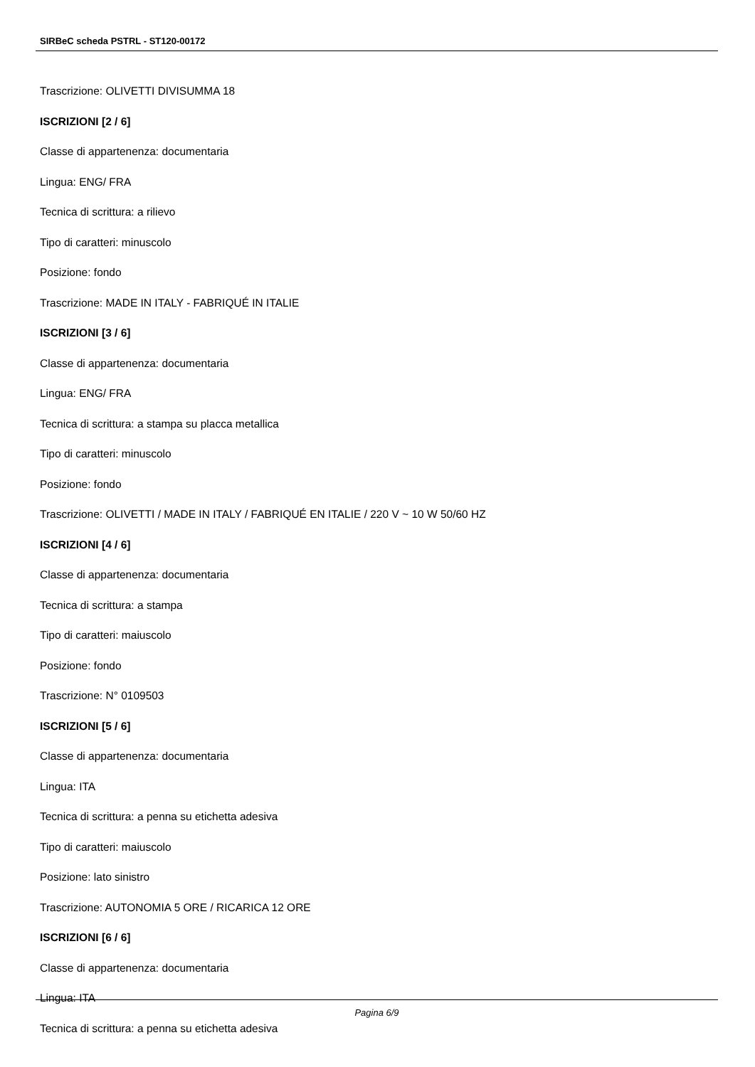SIRBeC scheda PSTRL - ST120-00172
Trascrizione: OLIVETTI DIVISUMMA 18
ISCRIZIONI [2 / 6]
Classe di appartenenza: documentaria
Lingua: ENG/ FRA
Tecnica di scrittura: a rilievo
Tipo di caratteri: minuscolo
Posizione: fondo
Trascrizione: MADE IN ITALY - FABRIQUÉ IN ITALIE
ISCRIZIONI [3 / 6]
Classe di appartenenza: documentaria
Lingua: ENG/ FRA
Tecnica di scrittura: a stampa su placca metallica
Tipo di caratteri: minuscolo
Posizione: fondo
Trascrizione: OLIVETTI / MADE IN ITALY / FABRIQUÉ EN ITALIE / 220 V ~ 10 W 50/60 HZ
ISCRIZIONI [4 / 6]
Classe di appartenenza: documentaria
Tecnica di scrittura: a stampa
Tipo di caratteri: maiuscolo
Posizione: fondo
Trascrizione: N° 0109503
ISCRIZIONI [5 / 6]
Classe di appartenenza: documentaria
Lingua: ITA
Tecnica di scrittura: a penna su etichetta adesiva
Tipo di caratteri: maiuscolo
Posizione: lato sinistro
Trascrizione: AUTONOMIA 5 ORE / RICARICA 12 ORE
ISCRIZIONI [6 / 6]
Classe di appartenenza: documentaria
Lingua: ITA
Tecnica di scrittura: a penna su etichetta adesiva
Pagina 6/9